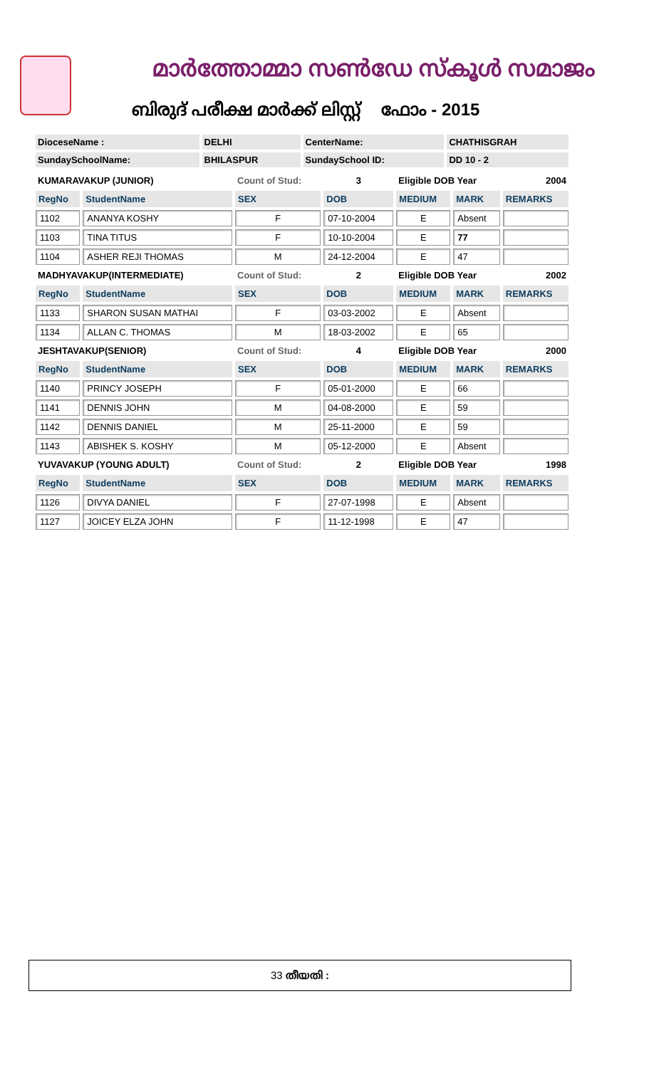മാർത്തോമ്മാ സൺഡേ സ്കൂൾ സമാജം
ബിരുദ് പരീക്ഷ മാർക്ക് ലിസ്റ്റ് ഫോം - 2015
| DioceseName : | DELHI | CenterName: | CHATHISGRAH |
| SundaySchoolName: | BHILASPUR | SundaySchool ID: | DD 10 - 2 |
| KUMARAVAKUP (JUNIOR) | | Count of Stud: | 3 | Eligible DOB Year | | 2004 |
| RegNo | StudentName | SEX | DOB | MEDIUM | MARK | REMARKS |
| 1102 | ANANYA KOSHY | F | 07-10-2004 | E | Absent | |
| 1103 | TINA TITUS | F | 10-10-2004 | E | 77 | |
| 1104 | ASHER REJI THOMAS | M | 24-12-2004 | E | 47 | |
| MADHYAVAKUP(INTERMEDIATE) | | Count of Stud: | 2 | Eligible DOB Year | | 2002 |
| RegNo | StudentName | SEX | DOB | MEDIUM | MARK | REMARKS |
| 1133 | SHARON SUSAN MATHAI | F | 03-03-2002 | E | Absent | |
| 1134 | ALLAN C. THOMAS | M | 18-03-2002 | E | 65 | |
| JESHTAVAKUP(SENIOR) | | Count of Stud: | 4 | Eligible DOB Year | | 2000 |
| RegNo | StudentName | SEX | DOB | MEDIUM | MARK | REMARKS |
| 1140 | PRINCY JOSEPH | F | 05-01-2000 | E | 66 | |
| 1141 | DENNIS JOHN | M | 04-08-2000 | E | 59 | |
| 1142 | DENNIS DANIEL | M | 25-11-2000 | E | 59 | |
| 1143 | ABISHEK S. KOSHY | M | 05-12-2000 | E | Absent | |
| YUVAVAKUP (YOUNG ADULT) | | Count of Stud: | 2 | Eligible DOB Year | | 1998 |
| RegNo | StudentName | SEX | DOB | MEDIUM | MARK | REMARKS |
| 1126 | DIVYA DANIEL | F | 27-07-1998 | E | Absent | |
| 1127 | JOICEY ELZA JOHN | F | 11-12-1998 | E | 47 | |
33 തീയതി :